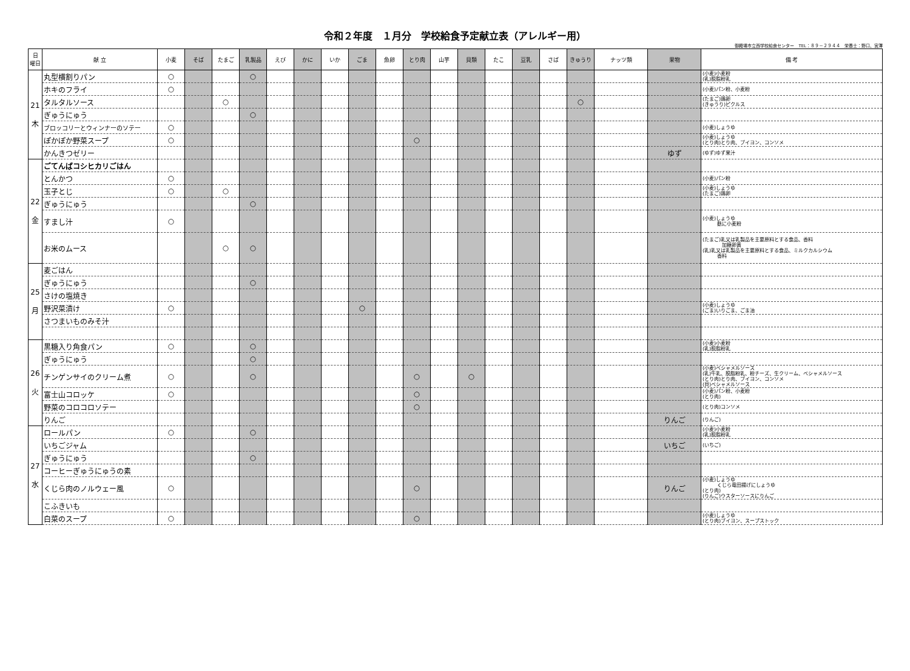令和２年度　１月分　学校給食予定献立表（アレルギー用）
御殿場市立西学校給食センター　TEL：８９－２９４４　栄養士：野口、宮澤
| 日 曜日 | 献 立 | 小麦 | そば | たまご | 乳製品 | えび | かに | いか | ごま | 魚卵 | とり肉 | 山芋 | 貝類 | たこ | 豆乳 | さば | きゅうり | ナッツ類 | 果物 | 備 考 |
| --- | --- | --- | --- | --- | --- | --- | --- | --- | --- | --- | --- | --- | --- | --- | --- | --- | --- | --- | --- | --- |
| 21 木 | 丸型横割りパン | ○ | | | ○ | | | | | | | | | | | | | | | (小麦)小麦粉 (乳)脱脂粉乳 |
| | ホキのフライ | ○ | | | | | | | | | | | | | | | | | | (小麦)パン粉、小麦粉 |
| | タルタルソース | | | ○ | | | | | | | | | | | | | ○ | | | (たまご)鶏卵 (きゅうり)ピクルス |
| | ぎゅうにゅう | | | | ○ | | | | | | | | | | | | | | | |
| | ブロッコリーとウィンナーのソテー | ○ | | | | | | | | | | | | | | | | | | (小麦)しょうゆ |
| | ぽかぽか野菜スープ | ○ | | | | | | | | | ○ | | | | | | | | | (小麦)しょうゆ (とり肉)とり肉、ブイヨン、コンソメ |
| | かんきつゼリー | | | | | | | | | | | | | | | | | | ゆず | (ゆず)ゆず果汁 |
| 22 金 | ごてんばコシヒカリごはん | | | | | | | | | | | | | | | | | | | |
| | とんかつ | ○ | | | | | | | | | | | | | | | | | | (小麦)パン粉 |
| | 玉子とじ | ○ | | ○ | | | | | | | | | | | | | | | | (小麦)しょうゆ (たまご)鶏卵 |
| | ぎゅうにゅう | | | | ○ | | | | | | | | | | | | | | | |
| | すまし汁 | ○ | | | | | | | | | | | | | | | | | | (小麦)しょうゆ 麩に小麦粉 |
| | お米のムース | | | ○ | ○ | | | | | | | | | | | | | | | (たまご)乳又は乳製品を主要原料とする食品、香料 加糖卵黄 (乳)乳又は乳製品を主要原料とする食品、ミルクカルシウム 香料 |
| 25 月 | 麦ごはん | | | | | | | | | | | | | | | | | | | |
| | ぎゅうにゅう | | | | ○ | | | | | | | | | | | | | | | |
| | さけの塩焼き | | | | | | | | | | | | | | | | | | | |
| | 野沢菜漬け | ○ | | | | | | | ○ | | | | | | | | | | | (小麦)しょうゆ (ごま)いりごま、ごま油 |
| | さつまいものみそ汁 | | | | | | | | | | | | | | | | | | | |
| 26 火 | 黒糖入り角食パン | ○ | | | ○ | | | | | | | | | | | | | | | (小麦)小麦粉 (乳)脱脂粉乳 |
| | ぎゅうにゅう | | | | ○ | | | | | | | | | | | | | | | |
| | チンゲンサイのクリーム煮 | ○ | | | ○ | | | | | | ○ | | ○ | | | | | | | (小麦)ベシャメルソース (乳)牛乳、脱脂粉乳、粉チーズ、生クリーム、ベシャメルソース (とり肉)とり肉、ブイヨン、コンソメ (貝)ベシャメルソース |
| | 富士山コロッケ | ○ | | | | | | | | | ○ | | | | | | | | | (小麦)パン粉、小麦粉 (とり肉) |
| | 野菜のコロコロソテー | | | | | | | | | | ○ | | | | | | | | | (とり肉)コンソメ |
| | りんご | | | | | | | | | | | | | | | | | | りんご | (りんご) |
| 27 水 | ロールパン | ○ | | | ○ | | | | | | | | | | | | | | | (小麦)小麦粉 (乳)脱脂粉乳 |
| | いちごジャム | | | | | | | | | | | | | | | | | | いちご | (いちご) |
| | ぎゅうにゅう | | | | ○ | | | | | | | | | | | | | | | |
| | コーヒーぎゅうにゅうの素 | | | | | | | | | | | | | | | | | | | |
| | くじら肉のノルウェー風 | ○ | | | | | | | | | ○ | | | | | | | | りんご | (小麦)しょうゆ くじら竜田揚げにしょうゆ (とり肉) (りんご)ウスターソースにりんご |
| | こふきいも | | | | | | | | | | | | | | | | | | | |
| | 白菜のスープ | ○ | | | | | | | | | ○ | | | | | | | | | (小麦)しょうゆ (とり肉)ブイヨン、スープストック |